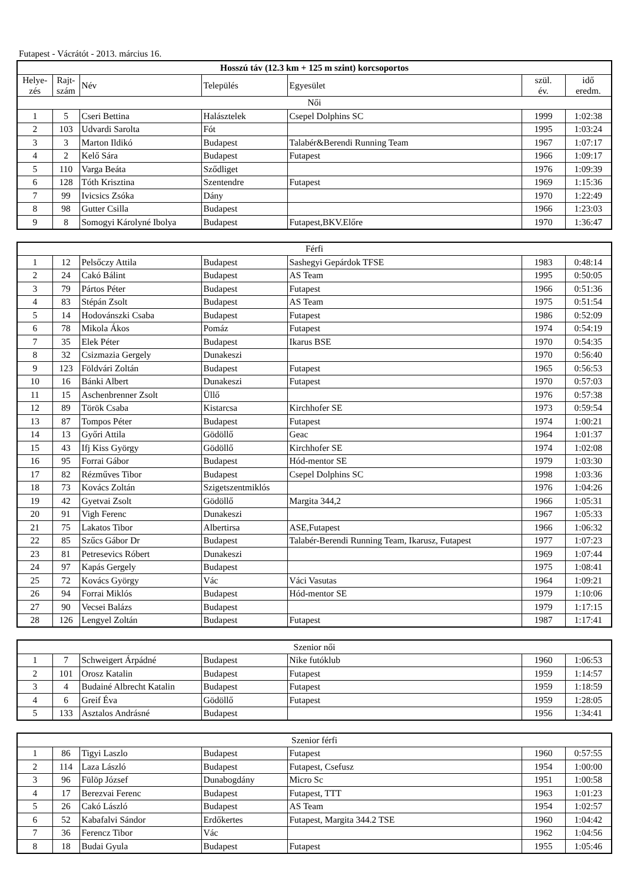Futapest - Vácrátót - 2013. március 16.
| Hosszú táv (12.3 km + 125 m szint) korcsoportos | | | | | | |
| --- | --- | --- | --- | --- | --- | --- |
| Helye- zés | Rajt- szám | Név | Település | Egyesület | szül. év. | idő eredm. |
| Női | | | | | | |
| 1 | 5 | Cseri Bettina | Halásztelek | Csepel Dolphins SC | 1999 | 1:02:38 |
| 2 | 103 | Udvardi Sarolta | Fót | | 1995 | 1:03:24 |
| 3 | 3 | Marton Ildikó | Budapest | Talabér&Berendi Running Team | 1967 | 1:07:17 |
| 4 | 2 | Kelő Sára | Budapest | Futapest | 1966 | 1:09:17 |
| 5 | 110 | Varga Beáta | Sződliget | | 1976 | 1:09:39 |
| 6 | 128 | Tóth Krisztina | Szentendre | Futapest | 1969 | 1:15:36 |
| 7 | 99 | Ivicsics Zsóka | Dány | | 1970 | 1:22:49 |
| 8 | 98 | Gutter Csilla | Budapest | | 1966 | 1:23:03 |
| 9 | 8 | Somogyi Károlyné Ibolya | Budapest | Futapest,BKV.Előre | 1970 | 1:36:47 |
| Férfi | | | | | | |
| 1 | 12 | Pelsőczy Attila | Budapest | Sashegyi Gepárdok TFSE | 1983 | 0:48:14 |
| 2 | 24 | Cakó Bálint | Budapest | AS Team | 1995 | 0:50:05 |
| 3 | 79 | Pártos Péter | Budapest | Futapest | 1966 | 0:51:36 |
| 4 | 83 | Stépán Zsolt | Budapest | AS Team | 1975 | 0:51:54 |
| 5 | 14 | Hodovánszki Csaba | Budapest | Futapest | 1986 | 0:52:09 |
| 6 | 78 | Mikola Ákos | Pomáz | Futapest | 1974 | 0:54:19 |
| 7 | 35 | Elek Péter | Budapest | Ikarus BSE | 1970 | 0:54:35 |
| 8 | 32 | Csizmazia Gergely | Dunakeszi | | 1970 | 0:56:40 |
| 9 | 123 | Földvári Zoltán | Budapest | Futapest | 1965 | 0:56:53 |
| 10 | 16 | Bánki Albert | Dunakeszi | Futapest | 1970 | 0:57:03 |
| 11 | 15 | Aschenbrenner Zsolt | Üllő | | 1976 | 0:57:38 |
| 12 | 89 | Török Csaba | Kistarcsa | Kirchhofer SE | 1973 | 0:59:54 |
| 13 | 87 | Tompos Péter | Budapest | Futapest | 1974 | 1:00:21 |
| 14 | 13 | Győri Attila | Gödöllő | Geac | 1964 | 1:01:37 |
| 15 | 43 | Ifj Kiss György | Gödöllő | Kirchhofer SE | 1974 | 1:02:08 |
| 16 | 95 | Forrai Gábor | Budapest | Hód-mentor SE | 1979 | 1:03:30 |
| 17 | 82 | Rézműves Tibor | Budapest | Csepel Dolphins SC | 1998 | 1:03:36 |
| 18 | 73 | Kovács Zoltán | Szigetszentmiklós | | 1976 | 1:04:26 |
| 19 | 42 | Gyetvai Zsolt | Gödöllő | Margita 344,2 | 1966 | 1:05:31 |
| 20 | 91 | Vigh Ferenc | Dunakeszi | | 1967 | 1:05:33 |
| 21 | 75 | Lakatos Tibor | Albertirsa | ASE,Futapest | 1966 | 1:06:32 |
| 22 | 85 | Szűcs Gábor Dr | Budapest | Talabér-Berendi Running Team, Ikarusz, Futapest | 1977 | 1:07:23 |
| 23 | 81 | Petresevics Róbert | Dunakeszi | | 1969 | 1:07:44 |
| 24 | 97 | Kapás Gergely | Budapest | | 1975 | 1:08:41 |
| 25 | 72 | Kovács György | Vác | Váci Vasutas | 1964 | 1:09:21 |
| 26 | 94 | Forrai Miklós | Budapest | Hód-mentor SE | 1979 | 1:10:06 |
| 27 | 90 | Vecsei Balázs | Budapest | | 1979 | 1:17:15 |
| 28 | 126 | Lengyel Zoltán | Budapest | Futapest | 1987 | 1:17:41 |
| Szenior női | | | | | | |
| 1 | 7 | Schweigert Árpádné | Budapest | Nike futóklub | 1960 | 1:06:53 |
| 2 | 101 | Orosz Katalin | Budapest | Futapest | 1959 | 1:14:57 |
| 3 | 4 | Budainé Albrecht Katalin | Budapest | Futapest | 1959 | 1:18:59 |
| 4 | 6 | Greif Éva | Gödöllő | Futapest | 1959 | 1:28:05 |
| 5 | 133 | Asztalos Andrásné | Budapest | | 1956 | 1:34:41 |
| Szenior férfi | | | | | | |
| 1 | 86 | Tigyi Laszlo | Budapest | Futapest | 1960 | 0:57:55 |
| 2 | 114 | Laza László | Budapest | Futapest, Csefusz | 1954 | 1:00:00 |
| 3 | 96 | Fülöp József | Dunabogdány | Micro Sc | 1951 | 1:00:58 |
| 4 | 17 | Berezvai Ferenc | Budapest | Futapest, TTT | 1963 | 1:01:23 |
| 5 | 26 | Cakó László | Budapest | AS Team | 1954 | 1:02:57 |
| 6 | 52 | Kabafalvi Sándor | Erdőkertes | Futapest, Margita 344.2 TSE | 1960 | 1:04:42 |
| 7 | 36 | Ferencz Tibor | Vác | | 1962 | 1:04:56 |
| 8 | 18 | Budai Gyula | Budapest | Futapest | 1955 | 1:05:46 |